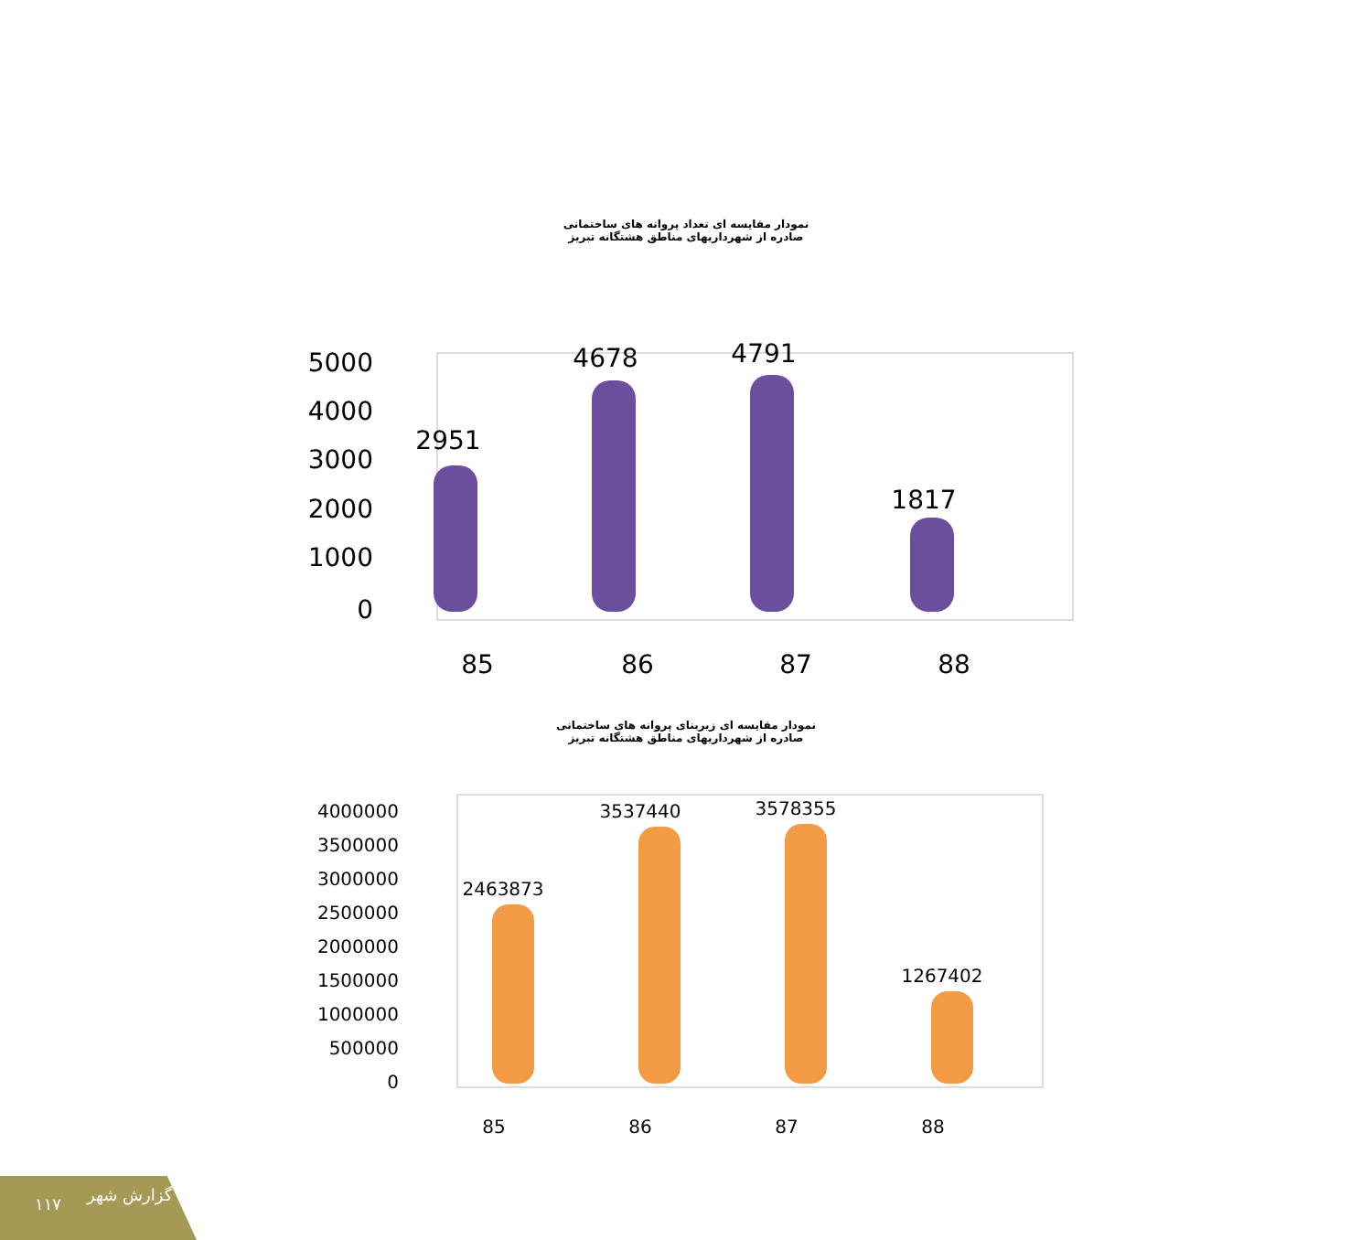نمودار مقایسه ای تعداد پروانه های ساختمانی
صادره از شهرداریهای مناطق هشتگانه تبریز
5000
4000
3000
2000
1000
0
2951
4678
4791
1817
85
86
87
88
نمودار مقایسه ای زیربنای پروانه های ساختمانی
صادره از شهرداریهای مناطق هشتگانه تبریز
4000000
3500000
3000000
2500000
2000000
1500000
1000000
500000
0
2463873
3537440
3578355
1267402
85
86
87
88
۱۱۷ گزارش شهر